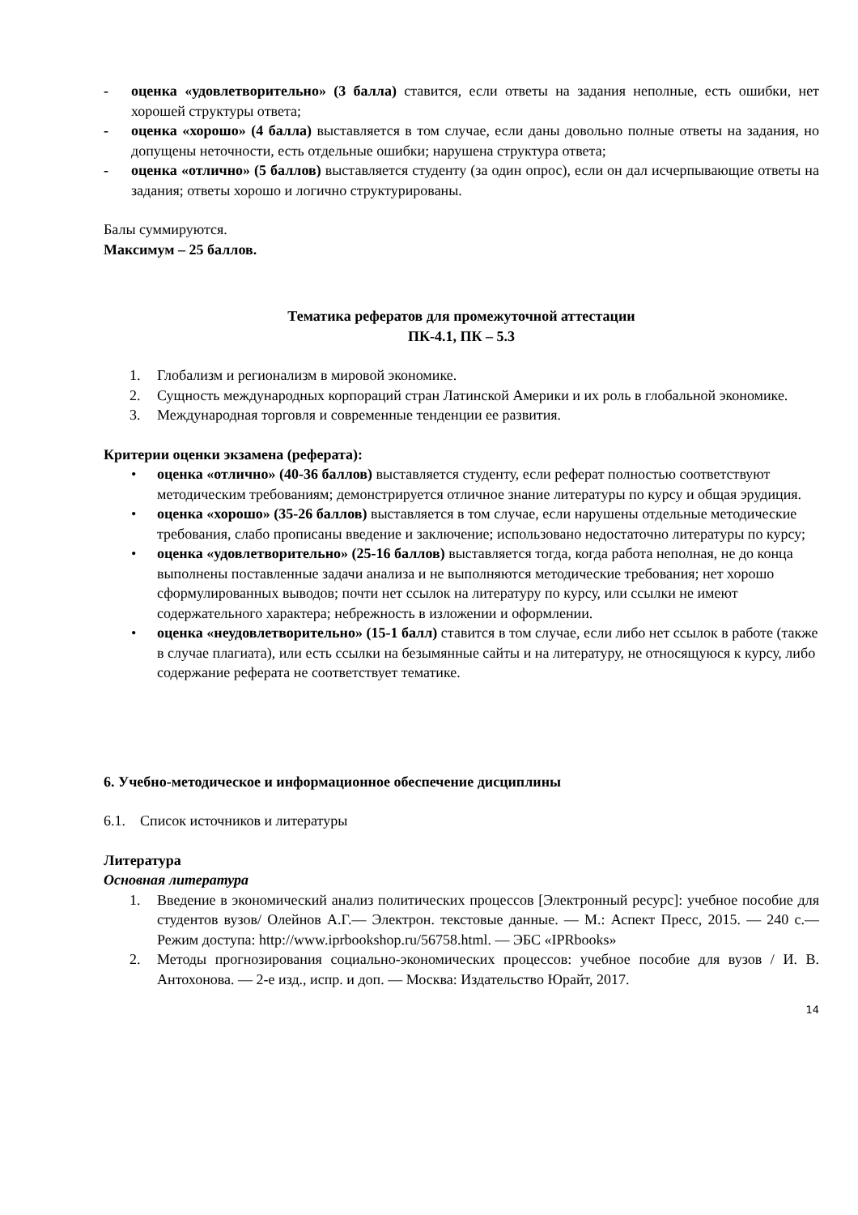- оценка «удовлетворительно» (3 балла) ставится, если ответы на задания неполные, есть ошибки, нет хорошей структуры ответа;
- оценка «хорошо» (4 балла) выставляется в том случае, если даны довольно полные ответы на задания, но допущены неточности, есть отдельные ошибки; нарушена структура ответа;
- оценка «отлично» (5 баллов) выставляется студенту (за один опрос), если он дал исчерпывающие ответы на задания; ответы хорошо и логично структурированы.
Балы суммируются.
Максимум – 25 баллов.
Тематика рефератов для промежуточной аттестации
ПК-4.1, ПК – 5.3
1. Глобализм и регионализм в мировой экономике.
2. Сущность международных корпораций стран Латинской Америки и их роль в глобальной экономике.
3. Международная торговля и современные тенденции ее развития.
Критерии оценки экзамена (реферата):
• оценка «отлично» (40-36 баллов) выставляется студенту, если реферат полностью соответствуют методическим требованиям; демонстрируется отличное знание литературы по курсу и общая эрудиция.
• оценка «хорошо» (35-26 баллов) выставляется в том случае, если нарушены отдельные методические требования, слабо прописаны введение и заключение; использовано недостаточно литературы по курсу;
• оценка «удовлетворительно» (25-16 баллов) выставляется тогда, когда работа неполная, не до конца выполнены поставленные задачи анализа и не выполняются методические требования; нет хорошо сформулированных выводов; почти нет ссылок на литературу по курсу, или ссылки не имеют содержательного характера; небрежность в изложении и оформлении.
• оценка «неудовлетворительно» (15-1 балл) ставится в том случае, если либо нет ссылок в работе (также в случае плагиата), или есть ссылки на безымянные сайты и на литературу, не относящуюся к курсу, либо содержание реферата не соответствует тематике.
6. Учебно-методическое и информационное обеспечение дисциплины
6.1. Список источников и литературы
Литература
Основная литература
1. Введение в экономический анализ политических процессов [Электронный ресурс]: учебное пособие для студентов вузов/ Олейнов А.Г.— Электрон. текстовые данные. — М.: Аспект Пресс, 2015. — 240 с.— Режим доступа: http://www.iprbookshop.ru/56758.html. — ЭБС «IPRbooks»
2. Методы прогнозирования социально-экономических процессов: учебное пособие для вузов / И. В. Антохонова. — 2-е изд., испр. и доп. — Москва: Издательство Юрайт, 2017.
14